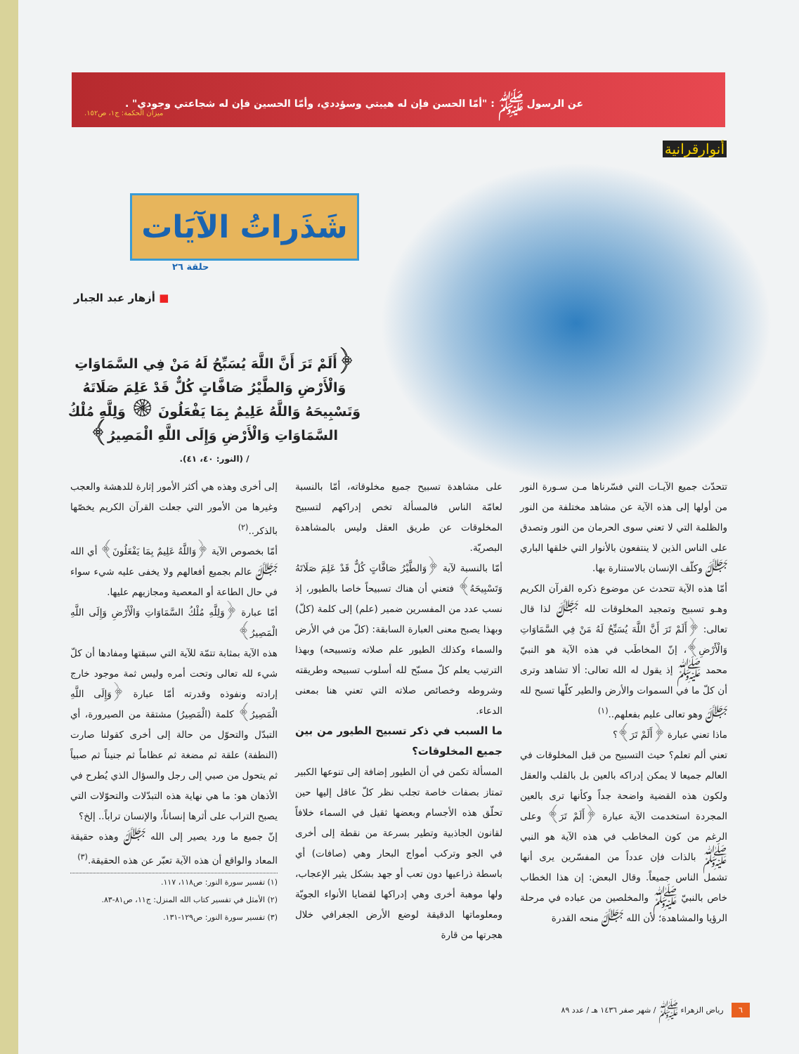عن الرسول ﷺ : "أمّا الحسن فإن له هيبتي وسؤددي، وأمّا الحسين فإن له شجاعتي وجودي" .
ميزان الحكمة: ج١، ص١٥٢.
أنوارقرانية
شَذَراتُ الآيَات
حلقة ٢٦
■ أزهار عبد الجبار
﴿أَلَمْ تَرَ أَنَّ اللَّهَ يُسَبِّحُ لَهُ مَنْ فِي السَّمَاوَاتِ وَالْأَرْضِ وَالطَّيْرُ صَافَّاتٍ كُلٌّ قَدْ عَلِمَ صَلَاتَهُ وَتَسْبِيحَهُ وَاللَّهُ عَلِيمٌ بِمَا يَفْعَلُونَ ۞ وَلِلَّهِ مُلْكُ السَّمَاوَاتِ وَالْأَرْضِ وَإِلَى اللَّهِ الْمَصِيرُ﴾
/ (النور: ٤٠، ٤١).
تتحدّث جميع الآيـات التي فسّرناها مـن سـورة النور من أولها إلى هذه الآية عن مشاهد مختلفة من النور والظلمة التي لا تعني سوى الحرمان من النور وتصدق على الناس الذين لا ينتفعون بالأنوار التي خلقها الباري ﷻ وكلّف الإنسان بالاستنارة بها.
أمّا هذه الآية تتحدث عن موضوع ذكره القرآن الكريم وهـو تسبيح وتمجيد المخلوقات لله ﷻ لذا قال تعالى: ﴿أَلَمْ تَرَ أَنَّ اللَّهَ يُسَبِّحُ لَهُ مَنْ فِي السَّمَاوَاتِ وَالْأَرْضِ﴾، إنّ المخاطَب في هذه الآية هو النبيّ محمد ﷺ إذ يقول له الله تعالى: ألا تشاهد وترى أن كلّ ما في السموات والأرض والطير كلّها تسبح لله ﷻ وهو تعالى عليم بفعلهم..<sup>(١)</sup>
ماذا تعني عبارة ﴿أَلَمْ تَرَ﴾؟
تعني ألم تعلم؟ حيث التسبيح من قبل المخلوقات في العالم جميعا لا يمكن إدراكه بالعين بل بالقلب والعقل ولكون هذه القضية واضحة جداً وكأنها ترى بالعين المجردة استخدمت الآية عبارة ﴿أَلَمْ تَرَ﴾ وعلى الرغم من كون المخاطب في هذه الآية هو النبي ﷺ بالذات فإن عدداً من المفسّرين يرى أنها تشمل الناس جميعاً. وقال البعض: إن هذا الخطاب خاص بالنبيّ ﷺ والمخلصين من عباده في مرحلة الرؤيا والمشاهدة؛ لأن الله ﷻ منحه القدرة
على مشاهدة تسبيح جميع مخلوقاته، أمّا بالنسبة لعامّة الناس فالمسألة تخص إدراكهم لتسبيح المخلوقات عن طريق العقل وليس بالمشاهدة البصريّة.
أمّا بالنسبة لآية ﴿وَالطَّيْرُ صَافَّاتٍ كُلٌّ قَدْ عَلِمَ صَلَاتَهُ وَتَسْبِيحَهُ﴾ فتعني أن هناك تسبيحاً خاصا بالطيور، إذ نسب عدد من المفسرين ضمير (علم) إلى كلمة (كلّ) وبهذا يصبح معنى العبارة السابقة: (كلّ من في الأرض والسماء وكذلك الطيور علم صلاته وتسبيحه) وبهذا الترتيب يعلم كلّ مسبّح لله أسلوب تسبيحه وطريقته وشروطه وخصائص صلاته التي تعني هنا بمعنى الدعاء.
ما السبب في ذكر تسبيح الطيور من بين جميع المخلوقات؟
المسألة تكمن في أن الطيور إضافة إلى تنوعها الكبير تمتاز بصفات خاصة تجلب نظر كلّ عاقل إليها حين تحلّق هذه الأجسام وبعضها ثقيل في السماء خلافاً لقانون الجاذبية وتطير بسرعة من نقطة إلى أخرى في الجو وتركب أمواج البحار وهي (صافات) أي باسطة ذراعيها دون تعب أو جهد بشكل يثير الإعجاب، ولها موهبة أخرى وهي إدراكها لقضايا الأنواء الجويّة ومعلوماتها الدقيقة لوضع الأرض الجغرافي خلال هجرتها من قارة
إلى أخرى وهذه هي أكثر الأمور إثارة للدهشة والعجب وغيرها من الأمور التي جعلت القرآن الكريم يخصّها بالذكر..<sup>(٢)</sup>
أمّا بخصوص الآية ﴿وَاللَّهُ عَلِيمٌ بِمَا يَفْعَلُونَ﴾ أي الله ﷻ عالم بجميع أفعالهم ولا يخفى عليه شيء سواء في حال الطاعة أو المعصية ومجازيهم عليها.
أمّا عبارة ﴿وَلِلَّهِ مُلْكُ السَّمَاوَاتِ وَالْأَرْضِ وَإِلَى اللَّهِ الْمَصِيرُ﴾
هذه الآية بمثابة تتمّة للآية التي سبقتها ومفادها أن كلّ شيء لله تعالى وتحت أمره وليس ثمة موجود خارج إرادته ونفوذه وقدرته أمّا عبارة ﴿وَإِلَى اللَّهِ الْمَصِيرُ﴾ كلمة (الْمَصِيرُ) مشتقة من الصيرورة، أي التبدّل والتحوّل من حالة إلى أخرى كقولنا صارت (النطفة) علقة ثم مضغة ثم عظاماً ثم جنيناً ثم صبياً ثم يتحول من صبي إلى رجل والسؤال الذي يُطرح في الأذهان هو: ما هي نهاية هذه التبدّلات والتحوّلات التي يصبح التراب على أثرها إنساناً، والإنسان تراباً.. إلخ؟
إنّ جميع ما ورد يصير إلى الله ﷻ وهذه حقيقة المعاد والواقع أن هذه الآية تعبّر عن هذه الحقيقة.<sup>(٣)</sup>
(١) تفسير سورة النور: ص١١٨، ١١٧.
(٢) الأمثل في تفسير كتاب الله المنزل: ج١١، ص٨١-٨٣.
(٣) تفسير سورة النور: ص١٢٩-١٣١.
٦ رياض الزهراء ﷺ / شهر صفر ١٤٣٦ هـ / عدد ٨٩